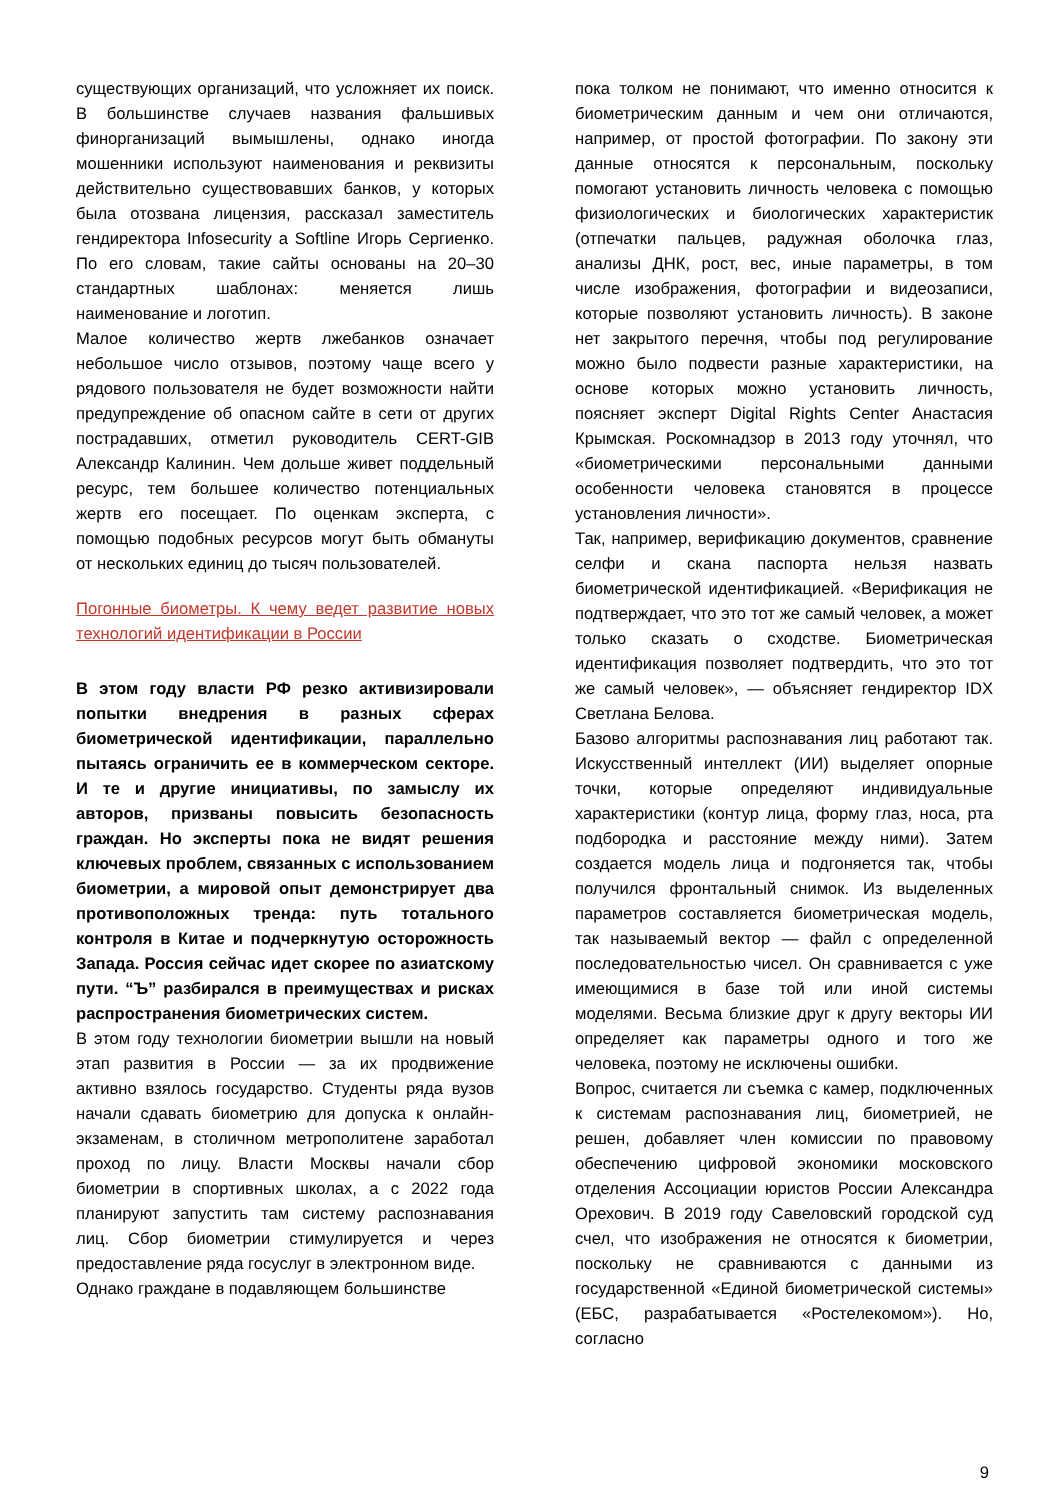существующих организаций, что усложняет их поиск. В большинстве случаев названия фальшивых финорганизаций вымышлены, однако иногда мошенники используют наименования и реквизиты действительно существовавших банков, у которых была отозвана лицензия, рассказал заместитель гендиректора Infosecurity a Softline Игорь Сергиенко. По его словам, такие сайты основаны на 20–30 стандартных шаблонах: меняется лишь наименование и логотип.
Малое количество жертв лжебанков означает небольшое число отзывов, поэтому чаще всего у рядового пользователя не будет возможности найти предупреждение об опасном сайте в сети от других пострадавших, отметил руководитель CERT-GIB Александр Калинин. Чем дольше живет поддельный ресурс, тем большее количество потенциальных жертв его посещает. По оценкам эксперта, с помощью подобных ресурсов могут быть обмануты от нескольких единиц до тысяч пользователей.
Погонные биометры. К чему ведет развитие новых технологий идентификации в России
В этом году власти РФ резко активизировали попытки внедрения в разных сферах биометрической идентификации, параллельно пытаясь ограничить ее в коммерческом секторе. И те и другие инициативы, по замыслу их авторов, призваны повысить безопасность граждан. Но эксперты пока не видят решения ключевых проблем, связанных с использованием биометрии, а мировой опыт демонстрирует два противоположных тренда: путь тотального контроля в Китае и подчеркнутую осторожность Запада. Россия сейчас идет скорее по азиатскому пути. “Ъ” разбирался в преимуществах и рисках распространения биометрических систем.
В этом году технологии биометрии вышли на новый этап развития в России — за их продвижение активно взялось государство. Студенты ряда вузов начали сдавать биометрию для допуска к онлайн-экзаменам, в столичном метрополитене заработал проход по лицу. Власти Москвы начали сбор биометрии в спортивных школах, а с 2022 года планируют запустить там систему распознавания лиц. Сбор биометрии стимулируется и через предоставление ряда госуслуг в электронном виде.
Однако граждане в подавляющем большинстве
пока толком не понимают, что именно относится к биометрическим данным и чем они отличаются, например, от простой фотографии. По закону эти данные относятся к персональным, поскольку помогают установить личность человека с помощью физиологических и биологических характеристик (отпечатки пальцев, радужная оболочка глаз, анализы ДНК, рост, вес, иные параметры, в том числе изображения, фотографии и видеозаписи, которые позволяют установить личность). В законе нет закрытого перечня, чтобы под регулирование можно было подвести разные характеристики, на основе которых можно установить личность, поясняет эксперт Digital Rights Center Анастасия Крымская. Роскомнадзор в 2013 году уточнял, что «биометрическими персональными данными особенности человека становятся в процессе установления личности».
Так, например, верификацию документов, сравнение селфи и скана паспорта нельзя назвать биометрической идентификацией. «Верификация не подтверждает, что это тот же самый человек, а может только сказать о сходстве. Биометрическая идентификация позволяет подтвердить, что это тот же самый человек», — объясняет гендиректор IDX Светлана Белова.
Базово алгоритмы распознавания лиц работают так. Искусственный интеллект (ИИ) выделяет опорные точки, которые определяют индивидуальные характеристики (контур лица, форму глаз, носа, рта подбородка и расстояние между ними). Затем создается модель лица и подгоняется так, чтобы получился фронтальный снимок. Из выделенных параметров составляется биометрическая модель, так называемый вектор — файл с определенной последовательностью чисел. Он сравнивается с уже имеющимися в базе той или иной системы моделями. Весьма близкие друг к другу векторы ИИ определяет как параметры одного и того же человека, поэтому не исключены ошибки.
Вопрос, считается ли съемка с камер, подключенных к системам распознавания лиц, биометрией, не решен, добавляет член комиссии по правовому обеспечению цифровой экономики московского отделения Ассоциации юристов России Александра Орехович. В 2019 году Савеловский городской суд счел, что изображения не относятся к биометрии, поскольку не сравниваются с данными из государственной «Единой биометрической системы» (ЕБС, разрабатывается «Ростелекомом»). Но, согласно
9